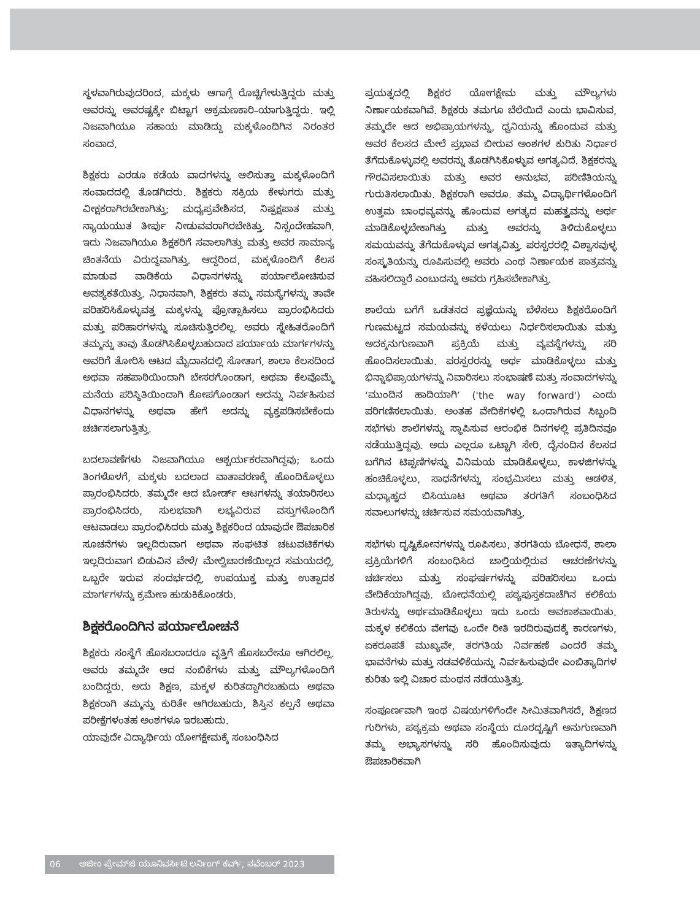ಸ್ಥಳವಾಗಿರುವುದರಿಂದ, ಮಕ್ಕಳು ಆಗಾಗ್ಗೆ ರೊಚ್ಚಿಗೇಳುತ್ತಿದ್ದರು ಮತ್ತು ಅವರನ್ನು ಅವರಷ್ಟಕ್ಕೇ ಬಿಟ್ಟಾಗ ಆಕ್ರಮಣಕಾರಿ–ಯಾಗುತ್ತಿದ್ದರು. ಇಲ್ಲಿ ನಿಜವಾಗಿಯೂ ಸಹಾಯ ಮಾಡಿದ್ದು ಮಕ್ಕಳೊಂದಿಗಿನ ನಿರಂತರ ಸಂವಾದ.
ಶಿಕ್ಷಕರು ಎರಡೂ ಕಡೆಯ ವಾದಗಳನ್ನು ಆಲಿಸುತ್ತಾ ಮಕ್ಕಳೊಂದಿಗೆ ಸಂವಾದದಲ್ಲಿ ತೊಡಗಿದರು. ಶಿಕ್ಷಕರು ಸಕ್ರಿಯ ಕೇಳುಗರು ಮತ್ತು ವೀಕ್ಷಕರಾಗಿರಬೇಕಾಗಿತ್ತು; ಮಧ್ಯಪ್ರವೇಶಿಸದ, ನಿಷ್ಪಕ್ಷಪಾತ ಮತ್ತು ನ್ಯಾಯಯುತ ತೀರ್ಪು ನೀಡುವವರಾಗಿರಬೇಕಿತ್ತು. ನಿಸ್ಸಂದೇಹವಾಗಿ, ಇದು ನಿಜವಾಗಿಯೂ ಶಿಕ್ಷಕರಿಗೆ ಸವಾಲಾಗಿತ್ತು ಮತ್ತು ಅವರ ಸಾಮಾನ್ಯ ಚಿಂತನೆಯ ವಿರುದ್ಧವಾಗಿತ್ತು. ಆದ್ದರಿಂದ, ಮಕ್ಕಳೊಂದಿಗೆ ಕೆಲಸ ಮಾಡುವ ವಾಡಿಕೆಯ ವಿಧಾನಗಳನ್ನು ಪರ್ಯಾಲೋಚಿಸುವ ಅವಶ್ಯಕತೆಯಿತ್ತು. ನಿಧಾನವಾಗಿ, ಶಿಕ್ಷಕರು ತಮ್ಮ ಸಮಸ್ಯೆಗಳನ್ನು ತಾವೇ ಪರಿಹರಿಸಿಕೊಳ್ಳುವತ್ತ ಮಕ್ಕಳನ್ನು ಪ್ರೋತ್ಸಾಹಿಸಲು ಪ್ರಾರಂಭಿಸಿದರು ಮತ್ತು ಪರಿಹಾರಗಳನ್ನು ಸೂಚಿಸುತ್ತಿರಲಿಲ್ಲ. ಅವರು ಸ್ನೇಹಿತರೊಂದಿಗೆ ತಮ್ಮನ್ನು ತಾವು ತೊಡಗಿಸಿಕೊಳ್ಳಬಹುದಾದ ಪರ್ಯಾಯ ಮಾರ್ಗಗಳನ್ನು ಅವರಿಗೆ ತೋರಿಸಿ ಆಟದ ಮೈದಾನದಲ್ಲಿ ಸೋತಾಗ, ಶಾಲಾ ಕೆಲಸದಿಂದ ಅಥವಾ ಸಹಪಾಠಿಯಿಂದಾಗಿ ಬೇಸರಗೊಂಡಾಗ, ಅಥವಾ ಕೆಲವೊಮ್ಮೆ ಮನೆಯ ಪರಿಸ್ಥಿತಿಯಿಂದಾಗಿ ಕೋಪಗೊಂಡಾಗ ಅದನ್ನು ನಿರ್ವಹಿಸುವ ವಿಧಾನಗಳನ್ನು ಅಥವಾ ಹೇಗೆ ಅದನ್ನು ವ್ಯಕ್ತಪಡಿಸಬೇಕೆಂದು ಚರ್ಚಿಸಲಾಗುತ್ತಿತ್ತು.
ಬದಲಾವಣೆಗಳು ನಿಜವಾಗಿಯೂ ಆಶ್ಚರ್ಯಕರವಾಗಿದ್ದವು; ಒಂದು ತಿಂಗಳೊಳಗೆ, ಮಕ್ಕಳು ಬದಲಾದ ವಾತಾವರಣಕ್ಕೆ ಹೊಂದಿಕೊಳ್ಳಲು ಪ್ರಾರಂಭಿಸಿದರು. ತಮ್ಮದೇ ಆದ ಬೋರ್ಡ್ ಆಟಗಳನ್ನು ತಯಾರಿಸಲು ಪ್ರಾರಂಭಿಸಿದರು, ಸುಲಭವಾಗಿ ಲಭ್ಯವಿರುವ ವಸ್ತುಗಳೊಂದಿಗೆ ಆಟವಾಡಲು ಪ್ರಾರಂಭಿಸಿದರು ಮತ್ತು ಶಿಕ್ಷಕರಿಂದ ಯಾವುದೇ ಔಪಚಾರಿಕ ಸೂಚನೆಗಳು ಇಲ್ಲದಿರುವಾಗ ಅಥವಾ ಸಂಘಟಿತ ಚಟುವಟಿಕೆಗಳು ಇಲ್ಲದಿರುವಾಗ ಬಿಡುವಿನ ವೇಳೆ/ ಮೇಲ್ವಿಚಾರಣೆಯಿಲ್ಲದ ಸಮಯದಲ್ಲಿ, ಒಬ್ಬರೇ ಇರುವ ಸಂದರ್ಭದಲ್ಲಿ, ಉಪಯುಕ್ತ ಮತ್ತು ಉತ್ಪಾದಕ ಮಾರ್ಗಗಳನ್ನು ಕ್ರಮೇಣ ಹುಡುಕಿಕೊಂಡರು.
ಶಿಕ್ಷಕರೊಂದಿಗಿನ ಪರ್ಯಾಲೋಚನೆ
ಶಿಕ್ಷಕರು ಸಂಸ್ಥೆಗೆ ಹೊಸಬರಾದರೂ ವೃತ್ತಿಗೆ ಹೊಸಬರೇನೂ ಆಗಿರಲಿಲ್ಲ. ಅವರು ತಮ್ಮದೇ ಆದ ನಂಬಿಕೆಗಳು ಮತ್ತು ಮೌಲ್ಯಗಳೊಂದಿಗೆ ಬಂದಿದ್ದರು. ಅದು ಶಿಕ್ಷಣ, ಮಕ್ಕಳ ಕುರಿತದ್ದಾಗಿರಬಹುದು ಅಥವಾ ಶಿಕ್ಷಕರಾಗಿ ತಮ್ಮನ್ನು ಕುರಿತೇ ಆಗಿರಬಹುದು, ಶಿಸ್ತಿನ ಕಲ್ಪನೆ ಅಥವಾ ಪರೀಕ್ಷೆಗಳಂತಹ ಅಂಶಗಳೂ ಇರಬಹುದು.
ಯಾವುದೇ ವಿದ್ಯಾರ್ಥಿಯ ಯೋಗಕ್ಷೇಮಕ್ಕೆ ಸಂಬಂಧಿಸಿದ
ಪ್ರಯತ್ನದಲ್ಲಿ ಶಿಕ್ಷಕರ ಯೋಗಕ್ಷೇಮ ಮತ್ತು ಮೌಲ್ಯಗಳು ನಿರ್ಣಾಯಕವಾಗಿವೆ. ಶಿಕ್ಷಕರು ತಮಗೂ ಬೆಲೆಯಿದೆ ಎಂದು ಭಾವಿಸುವ, ತಮ್ಮದೇ ಆದ ಅಭಿಪ್ರಾಯಗಳನ್ನು, ಧ್ವನಿಯನ್ನು ಹೊಂದುವ ಮತ್ತು ಅವರ ಕೆಲಸದ ಮೇಲೆ ಪ್ರಭಾವ ಬೀರುವ ಅಂಶಗಳ ಕುರಿತು ನಿರ್ಧಾರ ತೆಗೆದುಕೊಳ್ಳುವಲ್ಲಿ ಅವರನ್ನು ತೊಡಗಿಸಿಕೊಳ್ಳುವ ಅಗತ್ಯವಿದೆ. ಶಿಕ್ಷಕರನ್ನು ಗೌರವಿಸಲಾಯಿತು ಮತ್ತು ಅವರ ಅನುಭವ, ಪರಿಣಿತಿಯನ್ನು ಗುರುತಿಸಲಾಯಿತು. ಶಿಕ್ಷಕರಾಗಿ ಅವರೂ. ತಮ್ಮ ವಿದ್ಯಾರ್ಥಿಗಳೊಂದಿಗೆ ಉತ್ತಮ ಬಾಂಧವ್ಯವನ್ನು ಹೊಂದುವ ಅಗತ್ಯದ ಮಹತ್ತ್ವವನ್ನು ಅರ್ಥ ಮಾಡಿಕೊಳ್ಳಬೇಕಾಗಿತ್ತು ಮತ್ತು ಅವರನ್ನು ತಿಳಿದುಕೊಳ್ಳಲು ಸಮಯವನ್ನು ತೆಗೆದುಕೊಳ್ಳುವ ಅಗತ್ಯವಿತ್ತು. ಪರಸ್ಪರರಲ್ಲಿ ವಿಶ್ವಾಸವುಳ್ಳ ಸಂಸ್ಕೃತಿಯನ್ನು ರೂಪಿಸುವಲ್ಲಿ ಅವರು ಎಂಥ ನಿರ್ಣಾಯಕ ಪಾತ್ರವನ್ನು ವಹಿಸಲಿದ್ದಾರೆ ಎಂಬುದನ್ನು ಅವರು ಗ್ರಹಿಸಬೇಕಾಗಿತ್ತು.
ಶಾಲೆಯ ಬಗೆಗೆ ಒಡೆತನದ ಪ್ರಜ್ಞೆಯನ್ನು ಬೆಳೆಸಲು ಶಿಕ್ಷಕರೊಂದಿಗೆ ಗುಣಮಟ್ಟದ ಸಮಯವನ್ನು ಕಳೆಯಲು ನಿರ್ಧರಿಸಲಾಯಿತು ಮತ್ತು ಅದಕ್ಕನುಗುಣವಾಗಿ ಪ್ರಕ್ರಿಯೆ ಮತ್ತು ವ್ಯವಸ್ಥೆಗಳನ್ನು ಸರಿ ಹೊಂದಿಸಲಾಯಿತು. ಪರಸ್ಪರರನ್ನು ಅರ್ಥ ಮಾಡಿಕೊಳ್ಳಲು ಮತ್ತು ಭಿನ್ನಾಭಿಪ್ರಾಯಗಳನ್ನು ನಿವಾರಿಸಲು ಸಂಭಾಷಣೆ ಮತ್ತು ಸಂವಾದಗಳನ್ನು ‘ಮುಂದಿನ ಹಾದಿಯಾಗಿ’ ('the way forward') ಎಂದು ಪರಿಗಣಿಸಲಾಯಿತು. ಅಂತಹ ವೇದಿಕೆಗಳಲ್ಲಿ ಒಂದಾಗಿರುವ ಸಿಬ್ಬಂದಿ ಸಭೆಗಳು ಶಾಲೆಗಳನ್ನು ಸ್ಥಾಪಿಸುವ ಆರಂಭಿಕ ದಿನಗಳಲ್ಲಿ ಪ್ರತಿದಿನವೂ ನಡೆಯುತ್ತಿದ್ದವು. ಅದು ಎಲ್ಲರೂ ಒಟ್ಟಾಗಿ ಸೇರಿ, ದೈನಂದಿನ ಕೆಲಸದ ಬಗೆಗಿನ ಟಿಪ್ಪಣಿಗಳನ್ನು ವಿನಿಮಯ ಮಾಡಿಕೊಳ್ಳಲು, ಕಾಳಜಿಗಳನ್ನು ಹಂಚಿಕೊಳ್ಳಲು, ಸಾಧನೆಗಳನ್ನು ಸಂಭ್ರಮಿಸಲು ಮತ್ತು ಆಡಳಿತ, ಮಧ್ಯಾಹ್ನದ ಬಿಸಿಯೂಟ ಅಥವಾ ತರಗತಿಗೆ ಸಂಬಂಧಿಸಿದ ಸವಾಲುಗಳನ್ನು ಚರ್ಚಿಸುವ ಸಮಯವಾಗಿತ್ತು.
ಸಭೆಗಳು ದೃಷ್ಟಿಕೋನಗಳನ್ನು ರೂಪಿಸಲು, ತರಗತಿಯ ಬೋಧನೆ, ಶಾಲಾ ಪ್ರಕ್ರಿಯೆಗಳಿಗೆ ಸಂಬಂಧಿಸಿದ ಚಾಲ್ತಿಯಲ್ಲಿರುವ ಆಚರಣೆಗಳನ್ನು ಚರ್ಚಿಸಲು ಮತ್ತು ಸಂಘರ್ಷಗಳನ್ನು ಪರಿಹರಿಸಲು ಒಂದು ವೇದಿಕೆಯಾಗಿದ್ದವು. ಬೋಧನೆಯಲ್ಲಿ ಪಠ್ಯಪುಸ್ತಕದಾಚೆಗಿನ ಕಲಿಕೆಯ ತಿರುಳನ್ನು ಅರ್ಥಮಾಡಿಕೊಳ್ಳಲು ಇದು ಒಂದು ಅವಕಾಶವಾಯಿತು. ಮಕ್ಕಳ ಕಲಿಕೆಯ ವೇಗವು ಒಂದೇ ರೀತಿ ಇರದಿರುವುದಕ್ಕೆ ಕಾರಣಗಳು, ಏಕರೂಪತೆ ಮುಖ್ಯವೇ, ತರಗತಿಯ ನಿರ್ವಹಣೆ ಎಂದರೆ ತಮ್ಮ ಭಾವನೆಗಳು ಮತ್ತು ನಡವಳಿಕೆಯನ್ನು ನಿರ್ವಹಿಸುವುದೇ ಎಂಬಿತ್ಯಾದಿಗಳ ಕುರಿತು ಇಲ್ಲಿ ವಿಚಾರ ಮಂಥನ ನಡೆಯುತ್ತಿತ್ತು.
ಸಂಪೂರ್ಣವಾಗಿ ಇಂಥ ವಿಷಯಗಳಿಗೆಂದೇ ಸೀಮಿತವಾಗಿಸದೆ, ಶಿಕ್ಷಣದ ಗುರಿಗಳು, ಪಠ್ಯಕ್ರಮ ಅಥವಾ ಸಂಸ್ಥೆಯ ದೂರದೃಷ್ಟಿಗೆ ಅನುಗುಣವಾಗಿ ತಮ್ಮ ಅಭ್ಯಾಸಗಳನ್ನು ಸರಿ ಹೊಂದಿಸುವುದು ಇತ್ಯಾದಿಗಳನ್ನು ಔಪಚಾರಿಕವಾಗಿ
06 ಅಜೀಂ ಪ್ರೇಮ್‌ಜಿ ಯೂನಿವರ್ಸಿಟಿ ಲರ್ನಿಂಗ್ ಕರ್ವ್, ನವೆಂಬರ್ 2023